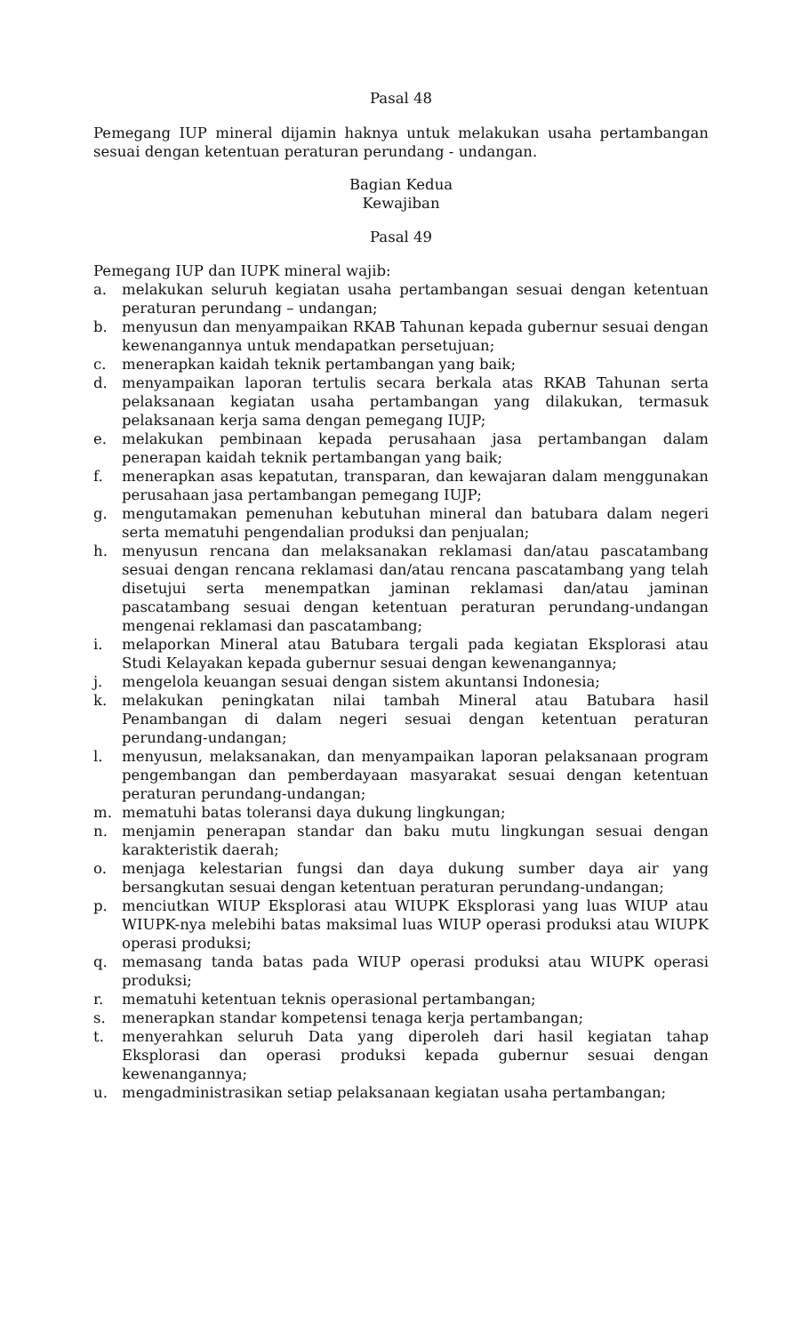Pasal 48
Pemegang IUP mineral dijamin haknya untuk melakukan usaha pertambangan sesuai dengan ketentuan peraturan perundang - undangan.
Bagian Kedua
Kewajiban
Pasal 49
Pemegang IUP dan IUPK mineral wajib:
a. melakukan seluruh kegiatan usaha pertambangan sesuai dengan ketentuan peraturan perundang – undangan;
b. menyusun dan menyampaikan RKAB Tahunan kepada gubernur sesuai dengan kewenangannya untuk mendapatkan persetujuan;
c. menerapkan kaidah teknik pertambangan yang baik;
d. menyampaikan laporan tertulis secara berkala atas RKAB Tahunan serta pelaksanaan kegiatan usaha pertambangan yang dilakukan, termasuk pelaksanaan kerja sama dengan pemegang IUJP;
e. melakukan pembinaan kepada perusahaan jasa pertambangan dalam penerapan kaidah teknik pertambangan yang baik;
f. menerapkan asas kepatutan, transparan, dan kewajaran dalam menggunakan perusahaan jasa pertambangan pemegang IUJP;
g. mengutamakan pemenuhan kebutuhan mineral dan batubara dalam negeri serta mematuhi pengendalian produksi dan penjualan;
h. menyusun rencana dan melaksanakan reklamasi dan/atau pascatambang sesuai dengan rencana reklamasi dan/atau rencana pascatambang yang telah disetujui serta menempatkan jaminan reklamasi dan/atau jaminan pascatambang sesuai dengan ketentuan peraturan perundang-undangan mengenai reklamasi dan pascatambang;
i. melaporkan Mineral atau Batubara tergali pada kegiatan Eksplorasi atau Studi Kelayakan kepada gubernur sesuai dengan kewenangannya;
j. mengelola keuangan sesuai dengan sistem akuntansi Indonesia;
k. melakukan peningkatan nilai tambah Mineral atau Batubara hasil Penambangan di dalam negeri sesuai dengan ketentuan peraturan perundang-undangan;
l. menyusun, melaksanakan, dan menyampaikan laporan pelaksanaan program pengembangan dan pemberdayaan masyarakat sesuai dengan ketentuan peraturan perundang-undangan;
m. mematuhi batas toleransi daya dukung lingkungan;
n. menjamin penerapan standar dan baku mutu lingkungan sesuai dengan karakteristik daerah;
o. menjaga kelestarian fungsi dan daya dukung sumber daya air yang bersangkutan sesuai dengan ketentuan peraturan perundang-undangan;
p. menciutkan WIUP Eksplorasi atau WIUPK Eksplorasi yang luas WIUP atau WIUPK-nya melebihi batas maksimal luas WIUP operasi produksi atau WIUPK operasi produksi;
q. memasang tanda batas pada WIUP operasi produksi atau WIUPK operasi produksi;
r. mematuhi ketentuan teknis operasional pertambangan;
s. menerapkan standar kompetensi tenaga kerja pertambangan;
t. menyerahkan seluruh Data yang diperoleh dari hasil kegiatan tahap Eksplorasi dan operasi produksi kepada gubernur sesuai dengan kewenangannya;
u. mengadministrasikan setiap pelaksanaan kegiatan usaha pertambangan;